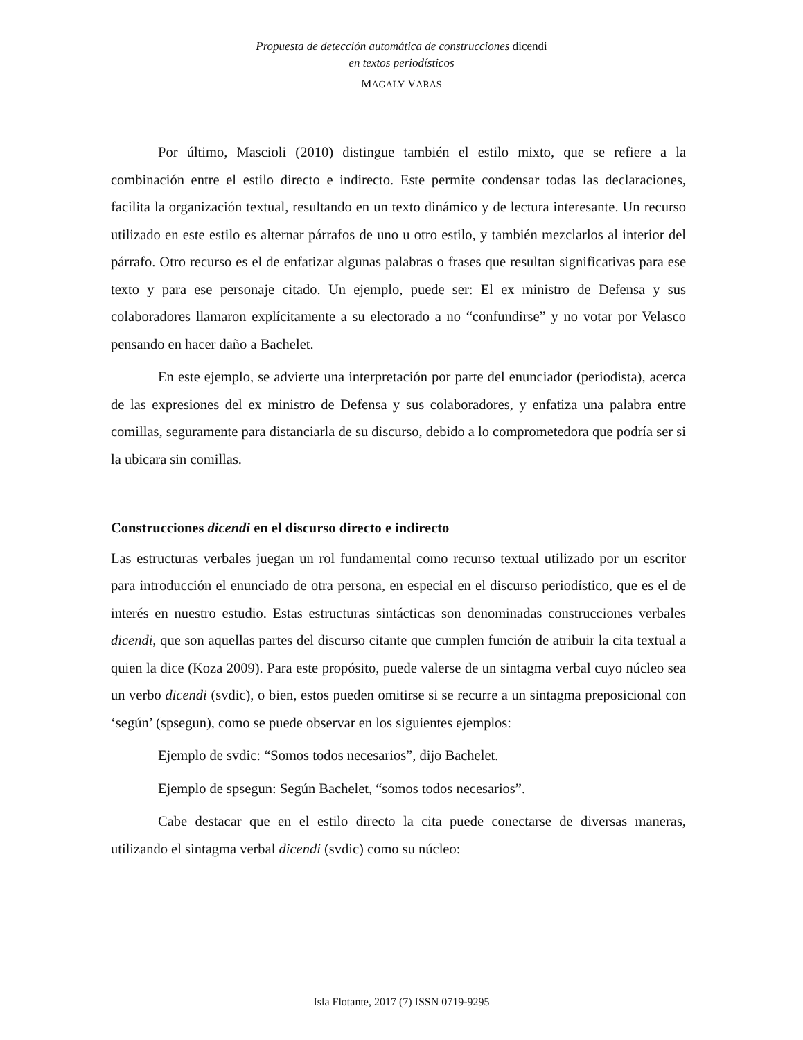Propuesta de detección automática de construcciones dicendi
en textos periodísticos
MAGALY VARAS
Por último, Mascioli (2010) distingue también el estilo mixto, que se refiere a la combinación entre el estilo directo e indirecto. Este permite condensar todas las declaraciones, facilita la organización textual, resultando en un texto dinámico y de lectura interesante. Un recurso utilizado en este estilo es alternar párrafos de uno u otro estilo, y también mezclarlos al interior del párrafo. Otro recurso es el de enfatizar algunas palabras o frases que resultan significativas para ese texto y para ese personaje citado. Un ejemplo, puede ser: El ex ministro de Defensa y sus colaboradores llamaron explícitamente a su electorado a no “confundirse” y no votar por Velasco pensando en hacer daño a Bachelet.
En este ejemplo, se advierte una interpretación por parte del enunciador (periodista), acerca de las expresiones del ex ministro de Defensa y sus colaboradores, y enfatiza una palabra entre comillas, seguramente para distanciarla de su discurso, debido a lo comprometedora que podría ser si la ubicara sin comillas.
Construcciones dicendi en el discurso directo e indirecto
Las estructuras verbales juegan un rol fundamental como recurso textual utilizado por un escritor para introducción el enunciado de otra persona, en especial en el discurso periodístico, que es el de interés en nuestro estudio. Estas estructuras sintácticas son denominadas construcciones verbales dicendi, que son aquellas partes del discurso citante que cumplen función de atribuir la cita textual a quien la dice (Koza 2009). Para este propósito, puede valerse de un sintagma verbal cuyo núcleo sea un verbo dicendi (svdic), o bien, estos pueden omitirse si se recurre a un sintagma preposicional con ‘según’ (spsegun), como se puede observar en los siguientes ejemplos:
Ejemplo de svdic: “Somos todos necesarios”, dijo Bachelet.
Ejemplo de spsegun: Según Bachelet, “somos todos necesarios”.
Cabe destacar que en el estilo directo la cita puede conectarse de diversas maneras, utilizando el sintagma verbal dicendi (svdic) como su núcleo:
Isla Flotante, 2017 (7) ISSN 0719-9295